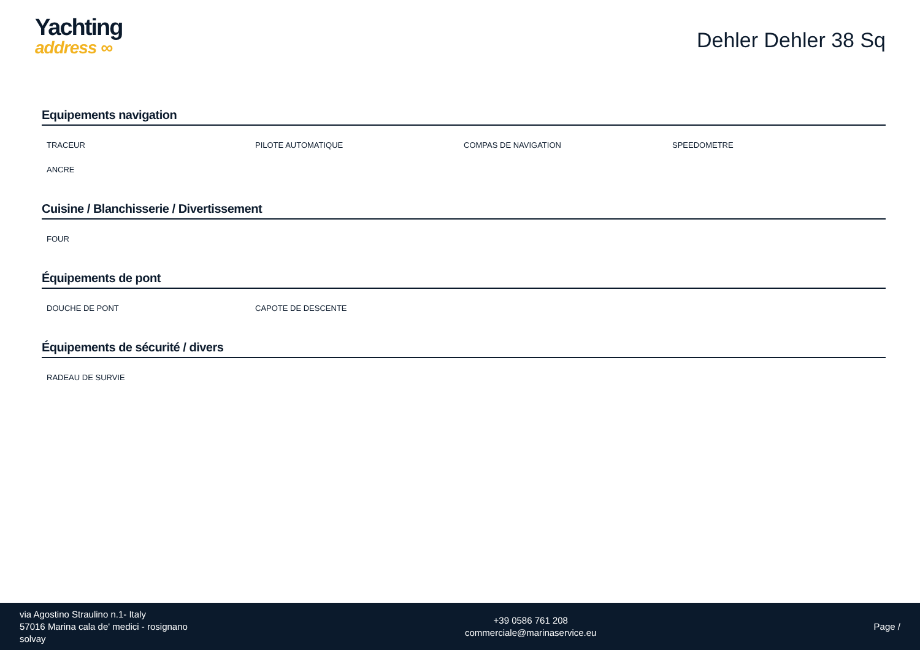Yachting
address ∞
Dehler Dehler 38 Sq
Equipements navigation
TRACEUR
PILOTE AUTOMATIQUE
COMPAS DE NAVIGATION
SPEEDOMETRE
ANCRE
Cuisine / Blanchisserie / Divertissement
FOUR
Équipements de pont
DOUCHE DE PONT
CAPOTE DE DESCENTE
Équipements de sécurité / divers
RADEAU DE SURVIE
via Agostino Straulino n.1- Italy
57016 Marina cala de' medici - rosignano
solvay
+39 0586 761 208
commerciale@marinaservice.eu
Page /